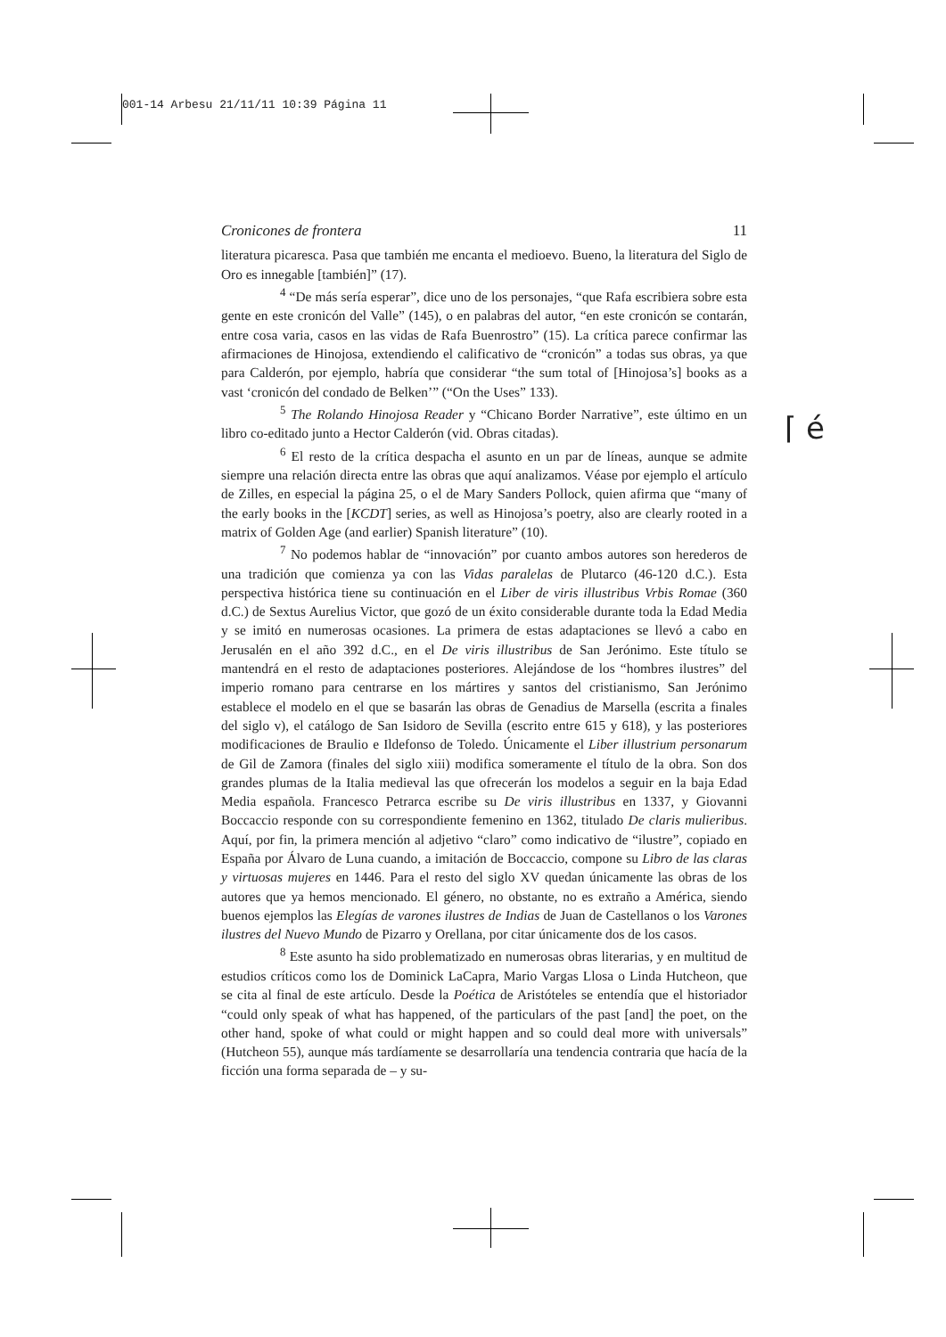001-14 Arbesu 21/11/11 10:39 Página 11
Cronicones de frontera 11
literatura picaresca. Pasa que también me encanta el medioevo. Bueno, la literatura del Siglo de Oro es innegable [también]” (17).
<sup>4</sup> “De más sería esperar”, dice uno de los personajes, “que Rafa escribiera sobre esta gente en este cronicón del Valle” (145), o en palabras del autor, “en este cronicón se contarán, entre cosa varia, casos en las vidas de Rafa Buenrostro” (15). La crítica parece confirmar las afirmaciones de Hinojosa, extendiendo el calificativo de “cronicón” a todas sus obras, ya que para Calderón, por ejemplo, habría que considerar “the sum total of [Hinojosa’s] books as a vast ‘cronicón del condado de Belken’” (“On the Uses” 133).
<sup>5</sup> The Rolando Hinojosa Reader y “Chicano Border Narrative”, este último en un libro co-editado junto a Hector Calderón (vid. Obras citadas).
<sup>6</sup> El resto de la crítica despacha el asunto en un par de líneas, aunque se admite siempre una relación directa entre las obras que aquí analizamos. Véase por ejemplo el artículo de Zilles, en especial la página 25, o el de Mary Sanders Pollock, quien afirma que “many of the early books in the [KCDT] series, as well as Hinojosa’s poetry, also are clearly rooted in a matrix of Golden Age (and earlier) Spanish literature” (10).
<sup>7</sup> No podemos hablar de “innovación” por cuanto ambos autores son herederos de una tradición que comienza ya con las Vidas paralelas de Plutarco (46-120 d.C.). Esta perspectiva histórica tiene su continuación en el Liber de viris illustribus Vrbis Romae (360 d.C.) de Sextus Aurelius Victor, que gozó de un éxito considerable durante toda la Edad Media y se imitó en numerosas ocasiones. La primera de estas adaptaciones se llevó a cabo en Jerusalén en el año 392 d.C., en el De viris illustribus de San Jerónimo. Este título se mantendrá en el resto de adaptaciones posteriores. Alejándose de los “hombres ilustres” del imperio romano para centrarse en los mártires y santos del cristianismo, San Jerónimo establece el modelo en el que se basarán las obras de Genadius de Marsella (escrita a finales del siglo v), el catálogo de San Isidoro de Sevilla (escrito entre 615 y 618), y las posteriores modificaciones de Braulio e Ildefonso de Toledo. Únicamente el Liber illustrium personarum de Gil de Zamora (finales del siglo xiii) modifica someramente el título de la obra. Son dos grandes plumas de la Italia medieval las que ofrecerán los modelos a seguir en la baja Edad Media española. Francesco Petrarca escribe su De viris illustribus en 1337, y Giovanni Boccaccio responde con su correspondiente femenino en 1362, titulado De claris mulieribus. Aquí, por fin, la primera mención al adjetivo “claro” como indicativo de “ilustre”, copiado en España por Álvaro de Luna cuando, a imitación de Boccaccio, compone su Libro de las claras y virtuosas mujeres en 1446. Para el resto del siglo XV quedan únicamente las obras de los autores que ya hemos mencionado. El género, no obstante, no es extraño a América, siendo buenos ejemplos las Elegías de varones ilustres de Indias de Juan de Castellanos o los Varones ilustres del Nuevo Mundo de Pizarro y Orellana, por citar únicamente dos de los casos.
<sup>8</sup> Este asunto ha sido problematizado en numerosas obras literarias, y en multitud de estudios críticos como los de Dominick LaCapra, Mario Vargas Llosa o Linda Hutcheon, que se cita al final de este artículo. Desde la Poética de Aristóteles se entendía que el historiador “could only speak of what has happened, of the particulars of the past [and] the poet, on the other hand, spoke of what could or might happen and so could deal more with universals” (Hutcheon 55), aunque más tardíamente se desarrollaría una tendencia contraria que hacía de la ficción una forma separada de – y su-
⌈ é